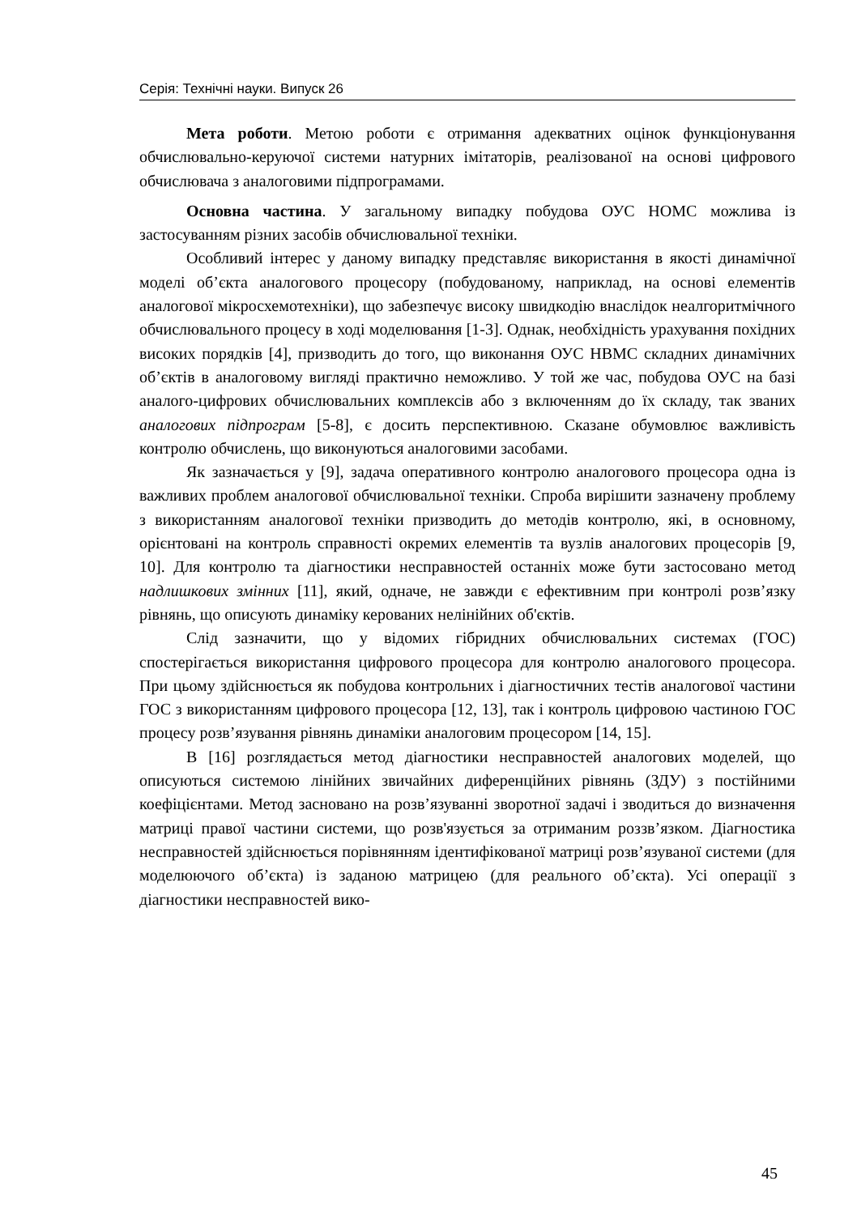Серія: Технічні науки. Випуск 26
Мета роботи. Метою роботи є отримання адекватних оцінок функціонування обчислювально-керуючої системи натурних імітаторів, реалізованої на основі цифрового обчислювача з аналоговими підпрограмами.
Основна частина. У загальному випадку побудова ОУС НОМС можлива із застосуванням різних засобів обчислювальної техніки.
Особливий інтерес у даному випадку представляє використання в якості динамічної моделі об’єкта аналогового процесору (побудованому, наприклад, на основі елементів аналогової мікросхемотехніки), що забезпечує високу швидкодію внаслідок неалгоритмічного обчислювального процесу в ході моделювання [1-3]. Однак, необхідність урахування похідних високих порядків [4], призводить до того, що виконання ОУС НВМС складних динамічних об’єктів в аналоговому вигляді практично неможливо. У той же час, побудова ОУС на базі аналого-цифрових обчислювальних комплексів або з включенням до їх складу, так званих аналогових підпрограм [5-8], є досить перспективною. Сказане обумовлює важливість контролю обчислень, що виконуються аналоговими засобами.
Як зазначається у [9], задача оперативного контролю аналогового процесора одна із важливих проблем аналогової обчислювальної техніки. Спроба вирішити зазначену проблему з використанням аналогової техніки призводить до методів контролю, які, в основному, орієнтовані на контроль справності окремих елементів та вузлів аналогових процесорів [9, 10]. Для контролю та діагностики несправностей останніх може бути застосовано метод надлишкових змінних [11], який, одначе, не завжди є ефективним при контролі розв’язку рівнянь, що описують динаміку керованих нелінійних об'єктів.
Слід зазначити, що у відомих гібридних обчислювальних системах (ГОС) спостерігається використання цифрового процесора для контролю аналогового процесора. При цьому здійснюється як побудова контрольних і діагностичних тестів аналогової частини ГОС з використанням цифрового процесора [12, 13], так і контроль цифровою частиною ГОС процесу розв’язування рівнянь динаміки аналоговим процесором [14, 15].
В [16] розглядається метод діагностики несправностей аналогових моделей, що описуються системою лінійних звичайних диференційних рівнянь (ЗДУ) з постійними коефіцієнтами. Метод засновано на розв’язуванні зворотної задачі і зводиться до визначення матриці правої частини системи, що розв'язується за отриманим роззв’язком. Діагностика несправностей здійснюється порівнянням ідентифікованої матриці розв’язуваної системи (для моделюючого об’єкта) із заданою матрицею (для реального об’єкта). Усі операції з діагностики несправностей вико-
45